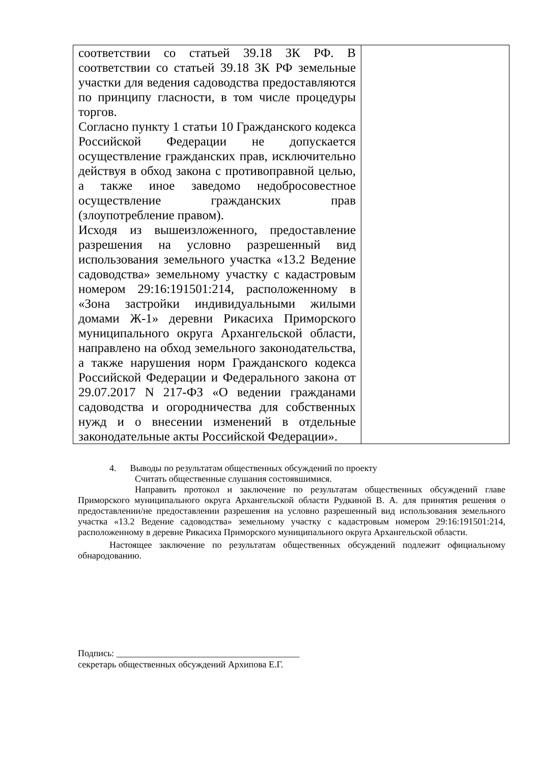| соответствии со статьей 39.18 ЗК РФ. В соответствии со статьей 39.18 ЗК РФ земельные участки для ведения садоводства предоставляются по принципу гласности, в том числе процедуры торгов. Согласно пункту 1 статьи 10 Гражданского кодекса Российской Федерации не допускается осуществление гражданских прав, исключительно действуя в обход закона с противоправной целью, а также иное заведомо недобросовестное осуществление гражданских прав (злоупотребление правом). Исходя из вышеизложенного, предоставление разрешения на условно разрешенный вид использования земельного участка «13.2 Ведение садоводства» земельному участку с кадастровым номером 29:16:191501:214, расположенному в «Зона застройки индивидуальными жилыми домами Ж-1» деревни Рикасиха Приморского муниципального округа Архангельской области, направлено на обход земельного законодательства, а также нарушения норм Гражданского кодекса Российской Федерации и Федерального закона от 29.07.2017 N 217-ФЗ «О ведении гражданами садоводства и огородничества для собственных нужд и о внесении изменений в отдельные законодательные акты Российской Федерации». | |
4. Выводы по результатам общественных обсуждений по проекту
Считать общественные слушания состоявшимися.
Направить протокол и заключение по результатам общественных обсуждений главе Приморского муниципального округа Архангельской области Рудкиной В. А. для принятия решения о предоставлении/не предоставлении разрешения на условно разрешенный вид использования земельного участка «13.2 Ведение садоводства» земельному участку с кадастровым номером 29:16:191501:214, расположенному в деревне Рикасиха Приморского муниципального округа Архангельской области.
Настоящее заключение по результатам общественных обсуждений подлежит официальному обнародованию.
Подпись: ________________________________________
секретарь общественных обсуждений Архипова Е.Г.